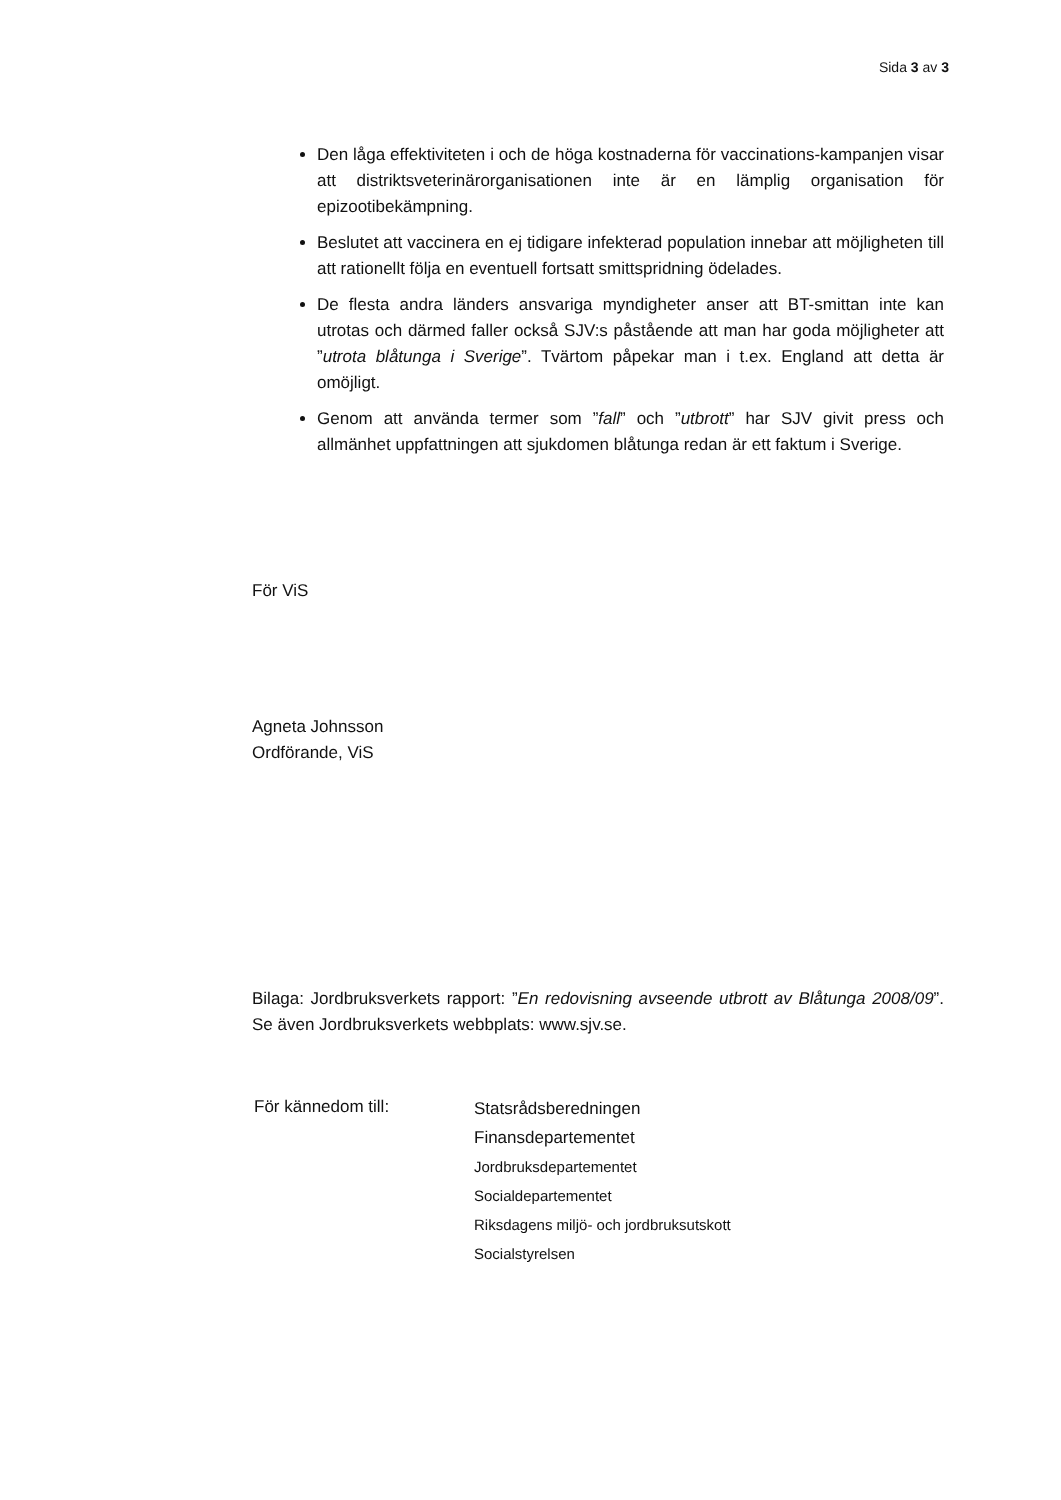Sida 3 av 3
Den låga effektiviteten i och de höga kostnaderna för vaccinations-kampanjen visar att distriktsveterinärorganisationen inte är en lämplig organisation för epizootibekämpning.
Beslutet att vaccinera en ej tidigare infekterad population innebar att möjligheten till att rationellt följa en eventuell fortsatt smittspridning ödelades.
De flesta andra länders ansvariga myndigheter anser att BT-smittan inte kan utrotas och därmed faller också SJV:s påstående att man har goda möjligheter att ”utrota blåtunga i Sverige”. Tvärtom påpekar man i t.ex. England att detta är omöjligt.
Genom att använda termer som ”fall” och ”utbrott” har SJV givit press och allmänhet uppfattningen att sjukdomen blåtunga redan är ett faktum i Sverige.
För ViS
Agneta Johnsson
Ordförande, ViS
Bilaga: Jordbruksverkets rapport: ”En redovisning avseende utbrott av Blåtunga 2008/09”. Se även Jordbruksverkets webbplats: www.sjv.se.
För kännedom till:
Statsrådsberedningen
Finansdepartementet
Jordbruksdepartementet
Socialdepartementet
Riksdagens miljö- och jordbruksutskott
Socialstyrelsen